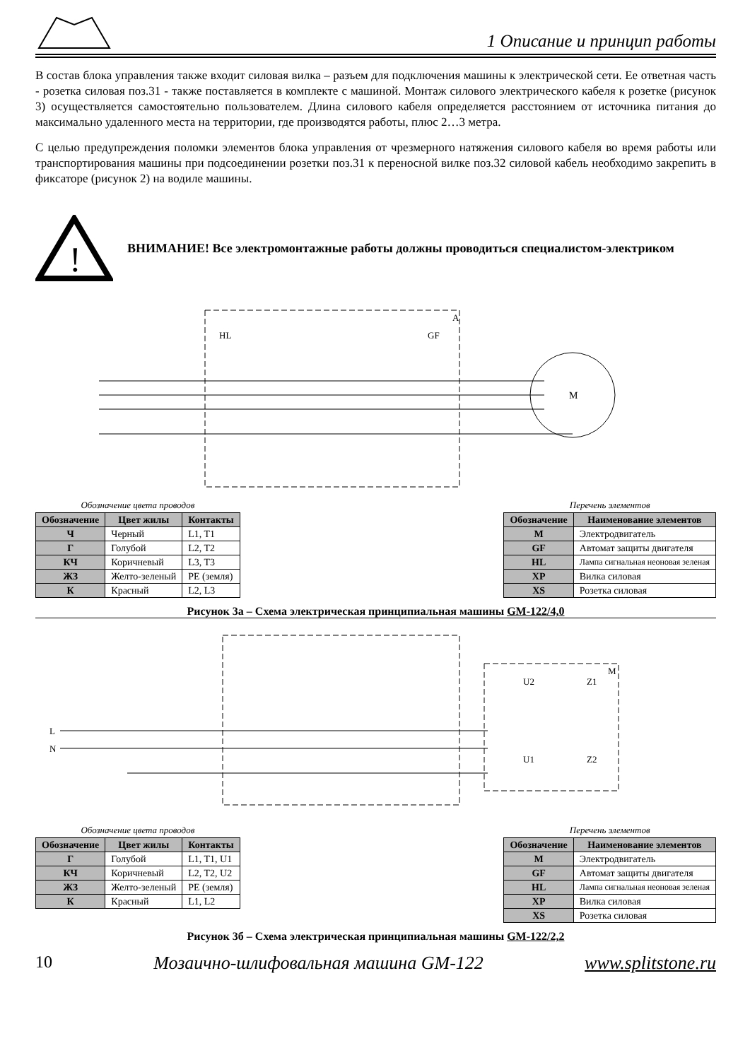1 Описание и принцип работы
В состав блока управления также входит силовая вилка – разъем для подключения машины к электрической сети. Ее ответная часть - розетка силовая поз.31 - также поставляется в комплекте с машиной. Монтаж силового электрического кабеля к розетке (рисунок 3) осуществляется самостоятельно пользователем. Длина силового кабеля определяется расстоянием от источника питания до максимально удаленного места на территории, где производятся работы, плюс 2…3 метра.
С целью предупреждения поломки элементов блока управления от чрезмерного натяжения силового кабеля во время работы или транспортирования машины при подсоединении розетки поз.31 к переносной вилке поз.32 силовой кабель необходимо закрепить в фиксаторе (рисунок 2) на водиле машины.
!
ВНИМАНИЕ! Все электромонтажные работы должны проводиться специалистом-электриком
M
A
GF
HL
Обозначение цвета проводов
| Обозначение | Цвет жилы | Контакты |
| --- | --- | --- |
| Ч | Черный | L1, T1 |
| Г | Голубой | L2, T2 |
| КЧ | Коричневый | L3, T3 |
| ЖЗ | Желто-зеленый | PE (земля) |
| К | Красный | L2, L3 |
Перечень элементов
| Обозначение | Наименование элементов |
| --- | --- |
| M | Электродвигатель |
| GF | Автомат защиты двигателя |
| HL | Лампа сигнальная неоновая зеленая |
| XP | Вилка силовая |
| XS | Розетка силовая |
Рисунок 3а – Схема электрическая принципиальная машины GM-122/4,0
L
N
M
U2
Z1
U1
Z2
Обозначение цвета проводов
| Обозначение | Цвет жилы | Контакты |
| --- | --- | --- |
| Г | Голубой | L1, T1, U1 |
| КЧ | Коричневый | L2, T2, U2 |
| ЖЗ | Желто-зеленый | PE (земля) |
| К | Красный | L1, L2 |
Перечень элементов
| Обозначение | Наименование элементов |
| --- | --- |
| M | Электродвигатель |
| GF | Автомат защиты двигателя |
| HL | Лампа сигнальная неоновая зеленая |
| XP | Вилка силовая |
| XS | Розетка силовая |
Рисунок 3б – Схема электрическая принципиальная машины GM-122/2,2
10 Мозаично-шлифовальная машина GM-122 www.splitstone.ru